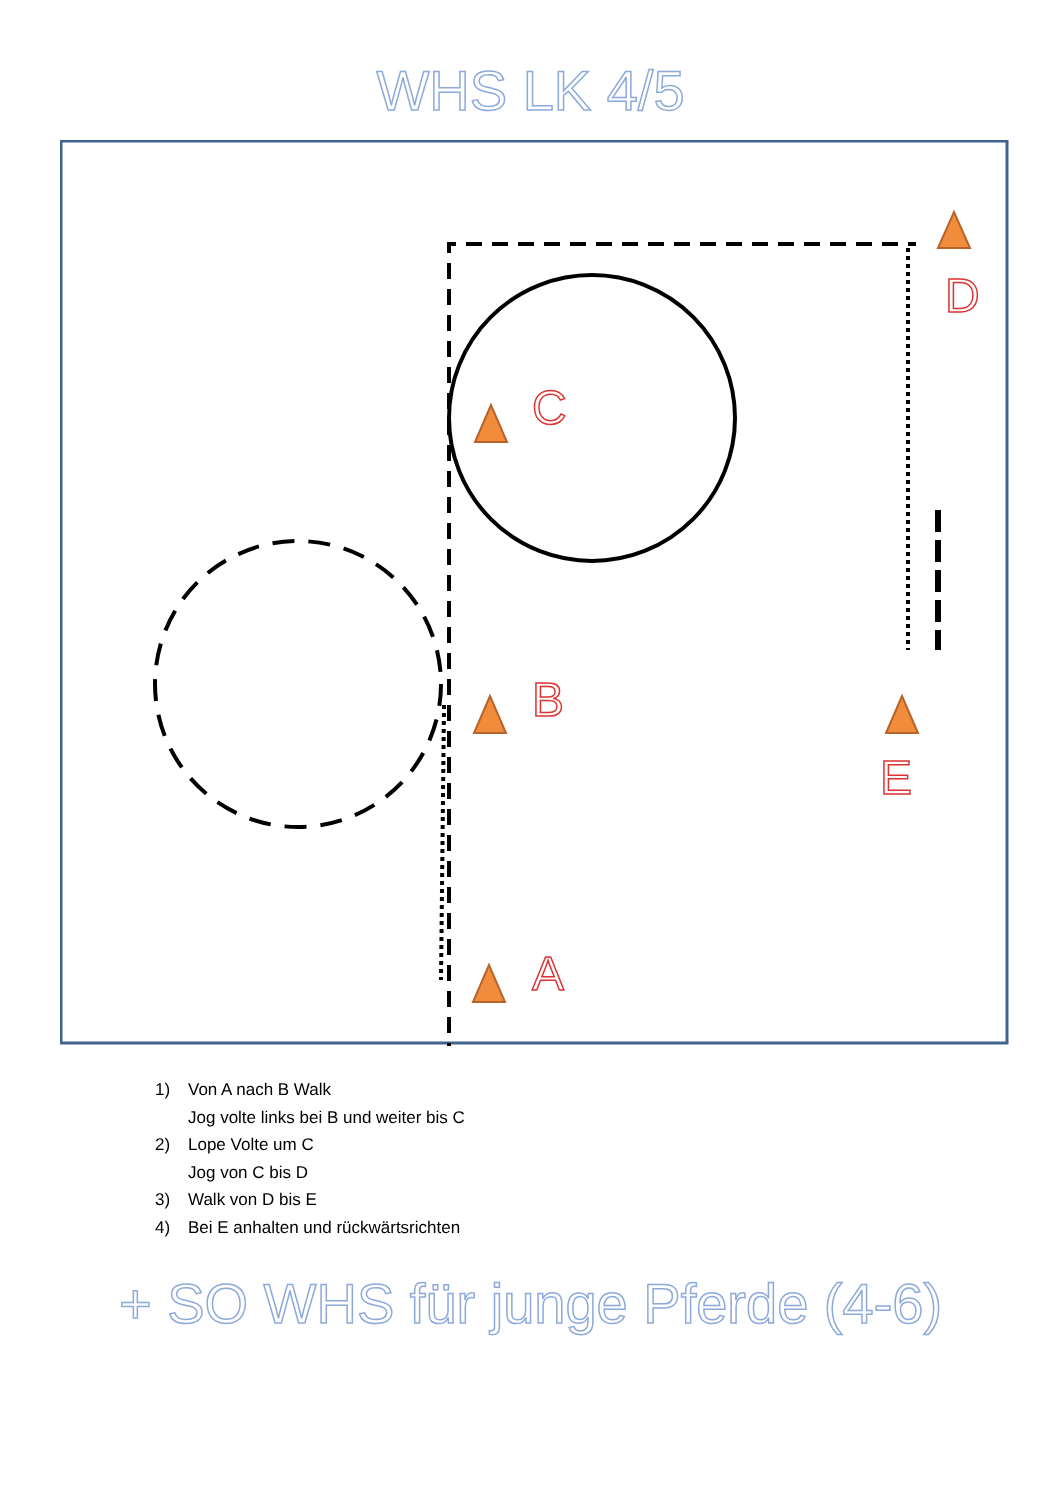WHS LK 4/5
C
B
A
D
E
1) Von A nach B Walk
Jog volte links bei B und weiter bis C
2) Lope Volte um C
Jog von C bis D
3) Walk von D bis E
4) Bei E anhalten und rückwärtsrichten
+ SO WHS für junge Pferde (4-6)